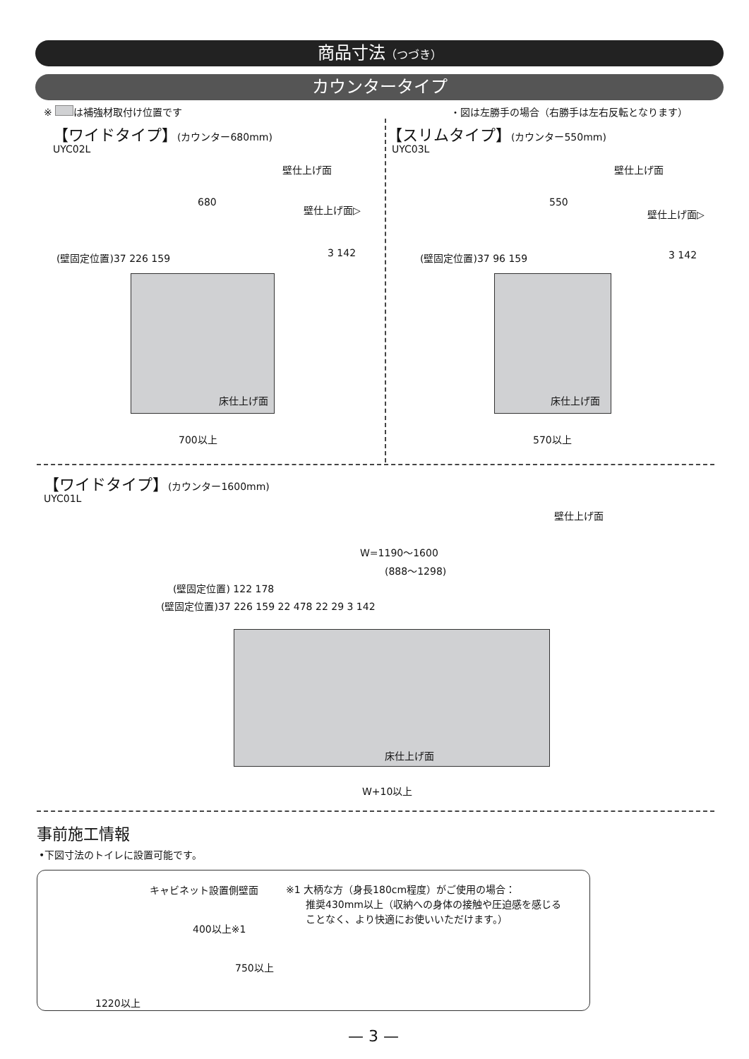商品寸法（つづき）
カウンタータイプ
※ は補強材取付け位置です ・図は左勝手の場合（右勝手は左右反転となります）
【ワイドタイプ】(カウンター680mm)
UYC02L
【スリムタイプ】(カウンター550mm)
UYC03L
680 550
700以上 570以上
床仕上げ面 床仕上げ面
壁仕上げ面 壁仕上げ面
壁仕上げ面▷ 壁仕上げ面▷
3 142 3 142
(壁固定位置)37 226 159 (壁固定位置)37 96 159
【ワイドタイプ】(カウンター1600mm)
UYC01L
壁仕上げ面
W=1190～1600
(888～1298)
(壁固定位置) 122 178
(壁固定位置)37 226 159 22 478 22 29 3 142
床仕上げ面
W+10以上
事前施工情報
•下図寸法のトイレに設置可能です。
キャビネット設置側壁面
400以上※1
750以上
1220以上
※1 大柄な方（身長180cm程度）がご使用の場合：
　　推奨430mm以上（収納への身体の接触や圧迫感を感じる
　　ことなく、より快適にお使いいただけます。）
— 3 —